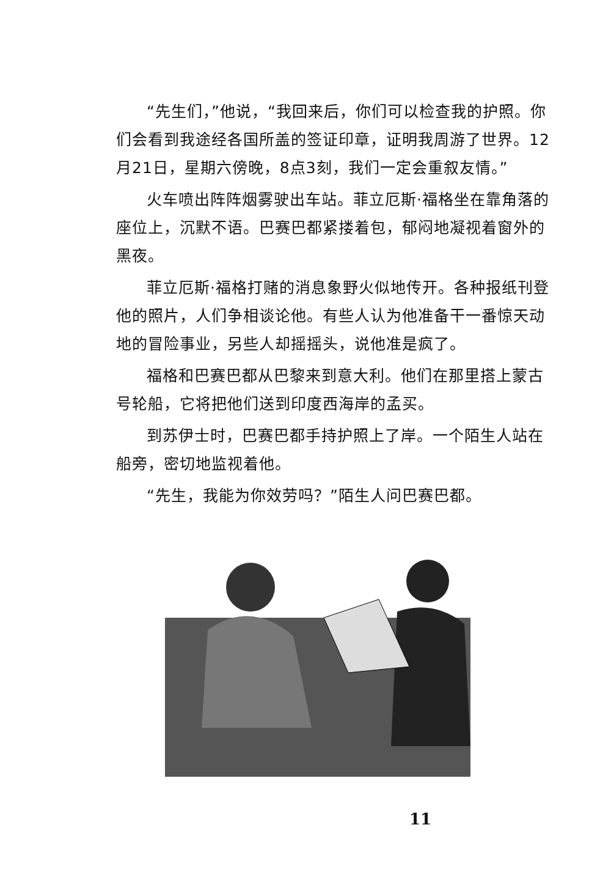“先生们，”他说，“我回来后，你们可以检查我的护照。你们会看到我途经各国所盖的签证印章，证明我周游了世界。12月21日，星期六傍晚，8点3刻，我们一定会重叙友情。”
火车喷出阵阵烟雾驶出车站。菲立厄斯·福格坐在靠角落的座位上，沉默不语。巴赛巴都紧搂着包，郁闷地凝视着窗外的黑夜。
菲立厄斯·福格打赌的消息象野火似地传开。各种报纸刊登他的照片，人们争相谈论他。有些人认为他准备干一番惊天动地的冒险事业，另些人却摇摇头，说他准是疯了。
福格和巴赛巴都从巴黎来到意大利。他们在那里搭上蒙古号轮船，它将把他们送到印度西海岸的孟买。
到苏伊士时，巴赛巴都手持护照上了岸。一个陌生人站在船旁，密切地监视着他。
“先生，我能为你效劳吗？”陌生人问巴赛巴都。
11